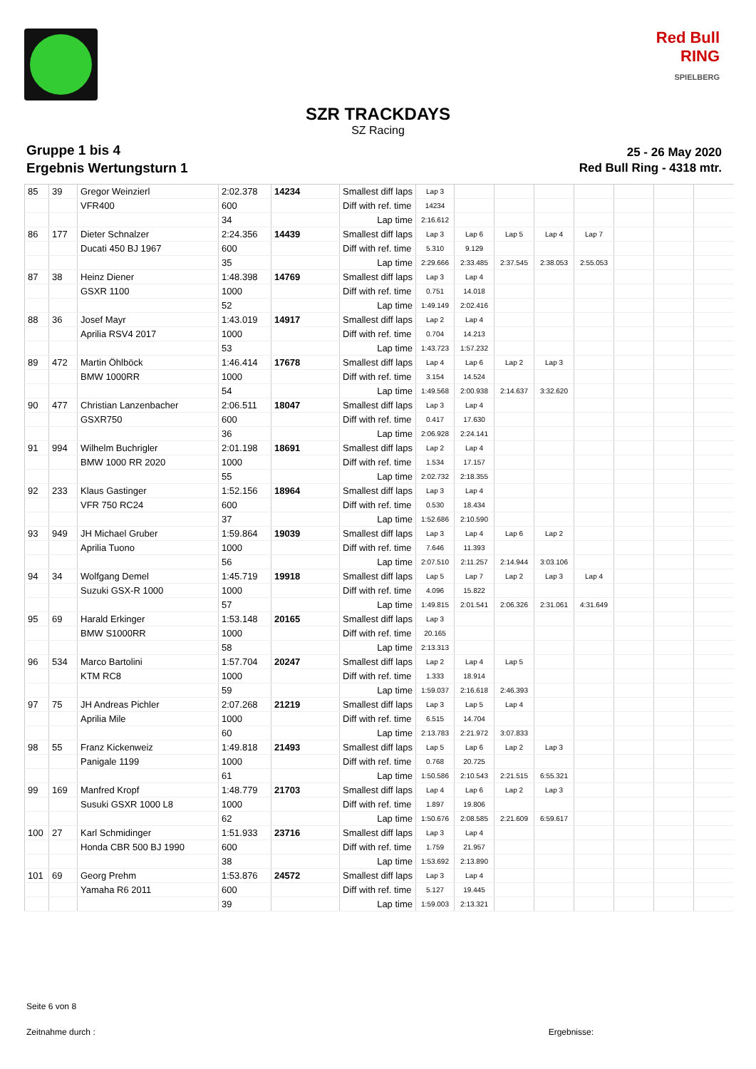Red Bull
RING
SPIELBERG
SZR TRACKDAYS
SZ Racing
Gruppe 1 bis 4
Ergebnis Wertungsturn 1
25 - 26 May 2020
Red Bull Ring - 4318 mtr.
| 85 | 39 | Gregor Weinzierl | 2:02.378 | 14234 | Smallest diff laps | Lap 3 | | | | | | | |
| | | VFR400 | 600 | | Diff with ref. time | 14234 | | | | | | | |
| | | | 34 | | Lap time | 2:16.612 | | | | | | | |
| 86 | 177 | Dieter Schnalzer | 2:24.356 | 14439 | Smallest diff laps | Lap 3 | Lap 6 | Lap 5 | Lap 4 | Lap 7 | | | |
| | | Ducati 450 BJ 1967 | 600 | | Diff with ref. time | 5.310 | 9.129 | | | | | | |
| | | | 35 | | Lap time | 2:29.666 | 2:33.485 | 2:37.545 | 2:38.053 | 2:55.053 | | | |
| 87 | 38 | Heinz Diener | 1:48.398 | 14769 | Smallest diff laps | Lap 3 | Lap 4 | | | | | | |
| | | GSXR 1100 | 1000 | | Diff with ref. time | 0.751 | 14.018 | | | | | | |
| | | | 52 | | Lap time | 1:49.149 | 2:02.416 | | | | | | |
| 88 | 36 | Josef Mayr | 1:43.019 | 14917 | Smallest diff laps | Lap 2 | Lap 4 | | | | | | |
| | | Aprilia RSV4 2017 | 1000 | | Diff with ref. time | 0.704 | 14.213 | | | | | | |
| | | | 53 | | Lap time | 1:43.723 | 1:57.232 | | | | | | |
| 89 | 472 | Martin Öhlböck | 1:46.414 | 17678 | Smallest diff laps | Lap 4 | Lap 6 | Lap 2 | Lap 3 | | | | |
| | | BMW 1000RR | 1000 | | Diff with ref. time | 3.154 | 14.524 | | | | | | |
| | | | 54 | | Lap time | 1:49.568 | 2:00.938 | 2:14.637 | 3:32.620 | | | | |
| 90 | 477 | Christian Lanzenbacher | 2:06.511 | 18047 | Smallest diff laps | Lap 3 | Lap 4 | | | | | | |
| | | GSXR750 | 600 | | Diff with ref. time | 0.417 | 17.630 | | | | | | |
| | | | 36 | | Lap time | 2:06.928 | 2:24.141 | | | | | | |
| 91 | 994 | Wilhelm Buchrigler | 2:01.198 | 18691 | Smallest diff laps | Lap 2 | Lap 4 | | | | | | |
| | | BMW 1000 RR 2020 | 1000 | | Diff with ref. time | 1.534 | 17.157 | | | | | | |
| | | | 55 | | Lap time | 2:02.732 | 2:18.355 | | | | | | |
| 92 | 233 | Klaus Gastinger | 1:52.156 | 18964 | Smallest diff laps | Lap 3 | Lap 4 | | | | | | |
| | | VFR 750 RC24 | 600 | | Diff with ref. time | 0.530 | 18.434 | | | | | | |
| | | | 37 | | Lap time | 1:52.686 | 2:10.590 | | | | | | |
| 93 | 949 | JH Michael Gruber | 1:59.864 | 19039 | Smallest diff laps | Lap 3 | Lap 4 | Lap 6 | Lap 2 | | | | |
| | | Aprilia Tuono | 1000 | | Diff with ref. time | 7.646 | 11.393 | | | | | | |
| | | | 56 | | Lap time | 2:07.510 | 2:11.257 | 2:14.944 | 3:03.106 | | | | |
| 94 | 34 | Wolfgang Demel | 1:45.719 | 19918 | Smallest diff laps | Lap 5 | Lap 7 | Lap 2 | Lap 3 | Lap 4 | | | |
| | | Suzuki GSX-R 1000 | 1000 | | Diff with ref. time | 4.096 | 15.822 | | | | | | |
| | | | 57 | | Lap time | 1:49.815 | 2:01.541 | 2:06.326 | 2:31.061 | 4:31.649 | | | |
| 95 | 69 | Harald Erkinger | 1:53.148 | 20165 | Smallest diff laps | Lap 3 | | | | | | | |
| | | BMW S1000RR | 1000 | | Diff with ref. time | 20.165 | | | | | | | |
| | | | 58 | | Lap time | 2:13.313 | | | | | | | |
| 96 | 534 | Marco Bartolini | 1:57.704 | 20247 | Smallest diff laps | Lap 2 | Lap 4 | Lap 5 | | | | | |
| | | KTM RC8 | 1000 | | Diff with ref. time | 1.333 | 18.914 | | | | | | |
| | | | 59 | | Lap time | 1:59.037 | 2:16.618 | 2:46.393 | | | | | |
| 97 | 75 | JH Andreas Pichler | 2:07.268 | 21219 | Smallest diff laps | Lap 3 | Lap 5 | Lap 4 | | | | | |
| | | Aprilia Mile | 1000 | | Diff with ref. time | 6.515 | 14.704 | | | | | | |
| | | | 60 | | Lap time | 2:13.783 | 2:21.972 | 3:07.833 | | | | | |
| 98 | 55 | Franz Kickenweiz | 1:49.818 | 21493 | Smallest diff laps | Lap 5 | Lap 6 | Lap 2 | Lap 3 | | | | |
| | | Panigale 1199 | 1000 | | Diff with ref. time | 0.768 | 20.725 | | | | | | |
| | | | 61 | | Lap time | 1:50.586 | 2:10.543 | 2:21.515 | 6:55.321 | | | | |
| 99 | 169 | Manfred Kropf | 1:48.779 | 21703 | Smallest diff laps | Lap 4 | Lap 6 | Lap 2 | Lap 3 | | | | |
| | | Susuki GSXR 1000 L8 | 1000 | | Diff with ref. time | 1.897 | 19.806 | | | | | | |
| | | | 62 | | Lap time | 1:50.676 | 2:08.585 | 2:21.609 | 6:59.617 | | | | |
| 100 | 27 | Karl Schmidinger | 1:51.933 | 23716 | Smallest diff laps | Lap 3 | Lap 4 | | | | | | |
| | | Honda CBR 500 BJ 1990 | 600 | | Diff with ref. time | 1.759 | 21.957 | | | | | | |
| | | | 38 | | Lap time | 1:53.692 | 2:13.890 | | | | | | |
| 101 | 69 | Georg Prehm | 1:53.876 | 24572 | Smallest diff laps | Lap 3 | Lap 4 | | | | | | |
| | | Yamaha R6 2011 | 600 | | Diff with ref. time | 5.127 | 19.445 | | | | | | |
| | | | 39 | | Lap time | 1:59.003 | 2:13.321 | | | | | | |
Seite 6 von 8
Zeitnahme durch : Ergebnisse: